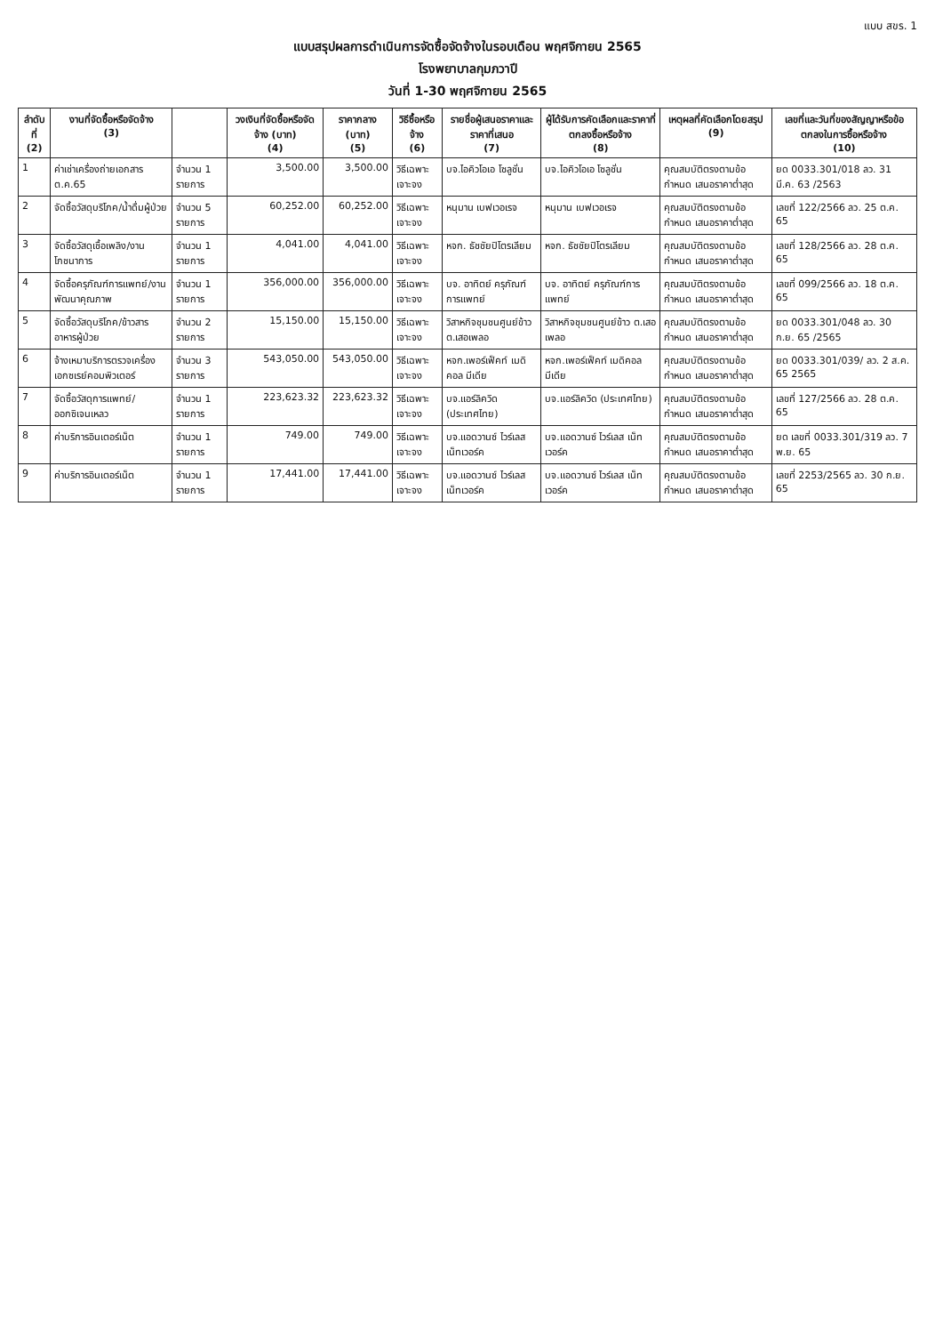แบบ สขร. 1
แบบสรุปผลการดำเนินการจัดซื้อจัดจ้างในรอบเดือน พฤศจิกายน 2565
โรงพยาบาลกุมภวาปี
วันที่ 1-30 พฤศจิกายน 2565
| ลำดับที่ (2) | งานที่จัดซื้อหรือจัดจ้าง (3) | | วงเงินที่จัดซื้อหรือจัดจ้าง (บาท) (4) | ราคากลาง (บาท) (5) | วิธีซื้อหรือจ้าง (6) | รายชื่อผู้เสนอราคาและราคาที่เสนอ (7) | ผู้ได้รับการคัดเลือกและราคาที่ตกลงซื้อหรือจ้าง (8) | เหตุผลที่คัดเลือกโดยสรุป (9) | เลขที่และวันที่ของสัญญาหรือข้อตกลงในการซื้อหรือจ้าง (10) |
| --- | --- | --- | --- | --- | --- | --- | --- | --- | --- |
| 1 | ค่าเช่าเครื่องถ่ายเอกสาร ต.ค.65 | จำนวน 1 รายการ | 3,500.00 | 3,500.00 | วิธีเฉพาะเจาะจง | บจ.ไอคิวโอเอ โซลูชั่น | บจ.ไอคิวโอเอ โซลูชั่น | คุณสมบัติตรงตามข้อกำหนด เสนอราคาต่ำสุด | ยด 0033.301/018 ลว. 31 มี.ค. 63 /2563 |
| 2 | จัดซื้อวัสดุบริโภค/น้ำดื่มผู้ป่วย | จำนวน 5 รายการ | 60,252.00 | 60,252.00 | วิธีเฉพาะเจาะจง | หนุมาน เบฟเวอเรจ | หนุมาน เบฟเวอเรจ | คุณสมบัติตรงตามข้อกำหนด เสนอราคาต่ำสุด | เลขที่ 122/2566 ลว. 25 ต.ค. 65 |
| 3 | จัดซื้อวัสดุเชื้อเพลิง/งานโภชนาการ | จำนวน 1 รายการ | 4,041.00 | 4,041.00 | วิธีเฉพาะเจาะจง | หจก. ธัชชัยปิโตรเลียม | หจก. ธัชชัยปิโตรเลียม | คุณสมบัติตรงตามข้อกำหนด เสนอราคาต่ำสุด | เลขที่ 128/2566 ลว. 28 ต.ค. 65 |
| 4 | จัดซื้อครุภัณฑ์การแพทย์/งานพัฒนาคุณภาพ | จำนวน 1 รายการ | 356,000.00 | 356,000.00 | วิธีเฉพาะเจาะจง | บจ. อาทิตย์ ครุภัณฑ์การแพทย์ | บจ. อาทิตย์ ครุภัณฑ์การแพทย์ | คุณสมบัติตรงตามข้อกำหนด เสนอราคาต่ำสุด | เลขที่ 099/2566 ลว. 18 ต.ค. 65 |
| 5 | จัดซื้อวัสดุบริโภค/ข้าวสารอาหารผู้ป่วย | จำนวน 2 รายการ | 15,150.00 | 15,150.00 | วิธีเฉพาะเจาะจง | วิสาหกิจชุมชนศูนย์ข้าว ต.เสอเพลอ | วิสาหกิจชุมชนศูนย์ข้าว ต.เสอเพลอ | คุณสมบัติตรงตามข้อกำหนด เสนอราคาต่ำสุด | ยด 0033.301/048 ลว. 30 ก.ย. 65 /2565 |
| 6 | จ้างเหมาบริการตรวจเครื่องเอกซเรย์คอมพิวเตอร์ | จำนวน 3 รายการ | 543,050.00 | 543,050.00 | วิธีเฉพาะเจาะจง | หจก.เพอร์เฟ็คท์ เมดิคอล มีเดีย | หจก.เพอร์เฟ็คท์ เมดิคอล มีเดีย | คุณสมบัติตรงตามข้อกำหนด เสนอราคาต่ำสุด | ยด 0033.301/039/ ลว. 2 ส.ค. 65 2565 |
| 7 | จัดซื้อวัสดุการแพทย์/ออกซิเจนเหลว | จำนวน 1 รายการ | 223,623.32 | 223,623.32 | วิธีเฉพาะเจาะจง | บจ.แอร์ลิควิด (ประเทศไทย) | บจ.แอร์ลิควิด (ประเทศไทย) | คุณสมบัติตรงตามข้อกำหนด เสนอราคาต่ำสุด | เลขที่ 127/2566 ลว. 28 ต.ค. 65 |
| 8 | ค่าบริการอินเตอร์เน็ต | จำนวน 1 รายการ | 749.00 | 749.00 | วิธีเฉพาะเจาะจง | บจ.แอดวานซ์ ไวร์เลส เน็ทเวอร์ค | บจ.แอดวานซ์ ไวร์เลส เน็ทเวอร์ค | คุณสมบัติตรงตามข้อกำหนด เสนอราคาต่ำสุด | ยด เลขที่ 0033.301/319 ลว. 7 พ.ย. 65 |
| 9 | ค่าบริการอินเตอร์เน็ต | จำนวน 1 รายการ | 17,441.00 | 17,441.00 | วิธีเฉพาะเจาะจง | บจ.แอดวานซ์ ไวร์เลส เน็ทเวอร์ค | บจ.แอดวานซ์ ไวร์เลส เน็ทเวอร์ค | คุณสมบัติตรงตามข้อกำหนด เสนอราคาต่ำสุด | เลขที่ 2253/2565 ลว. 30 ก.ย. 65 |